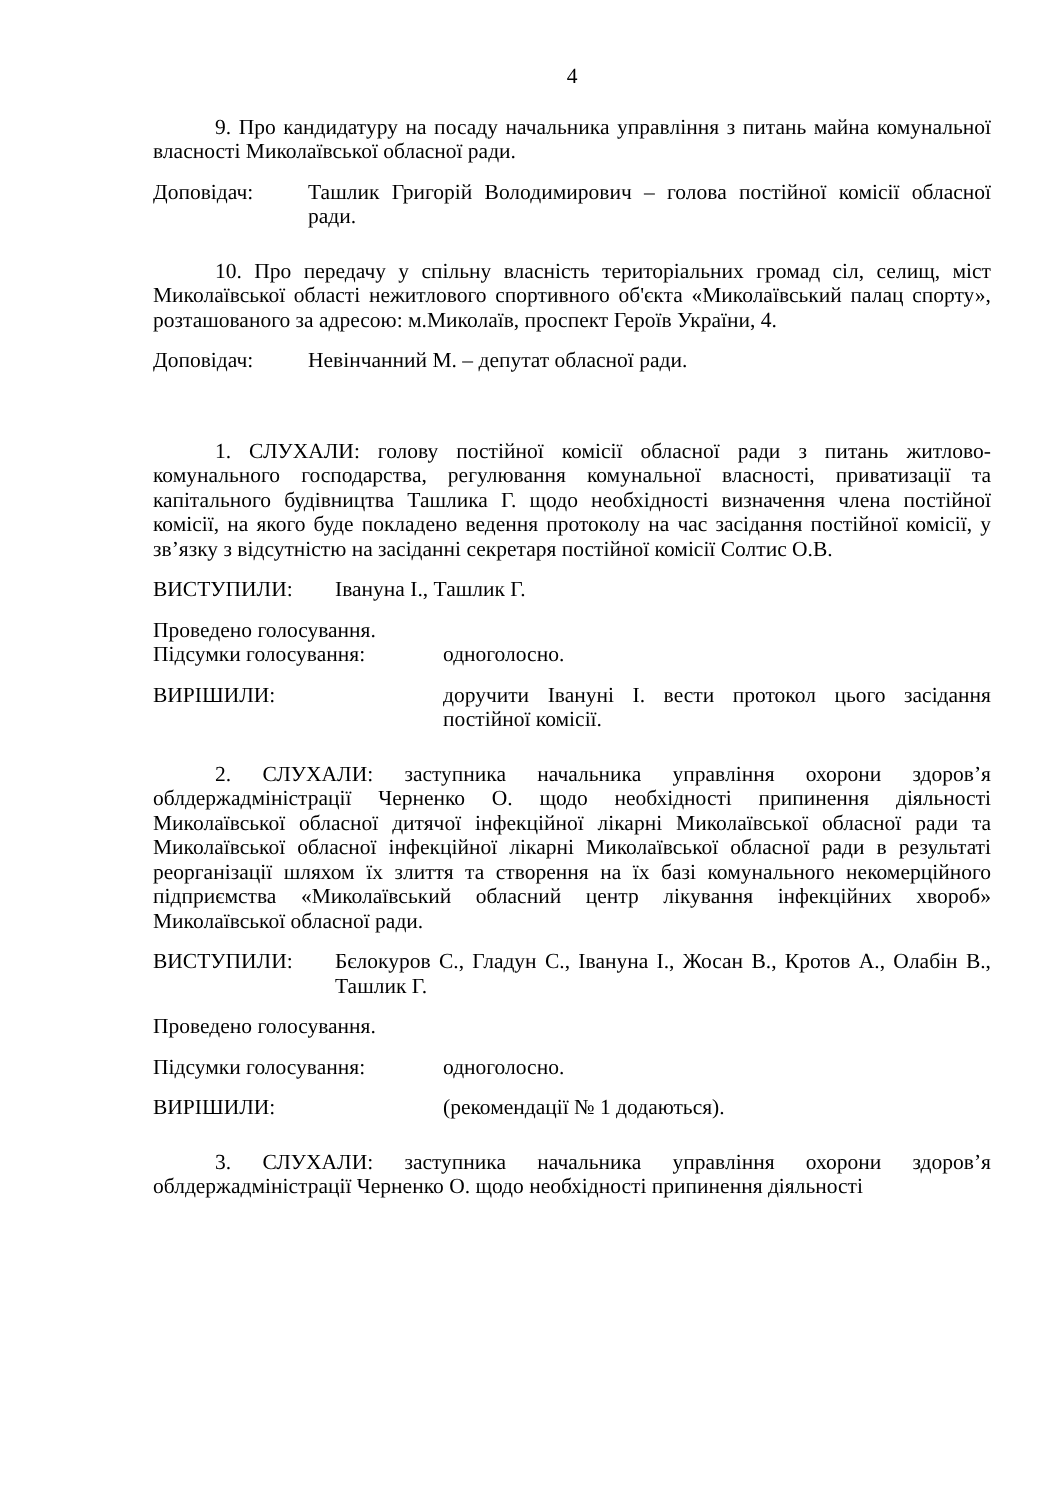4
9. Про кандидатуру на посаду начальника управління з питань майна комунальної власності Миколаївської обласної ради.
Доповідач: Ташлик Григорій Володимирович – голова постійної комісії обласної ради.
10. Про передачу у спільну власність територіальних громад сіл, селищ, міст Миколаївської області нежитлового спортивного об'єкта «Миколаївський палац спорту», розташованого за адресою: м.Миколаїв, проспект Героїв України, 4.
Доповідач: Невінчанний М. – депутат обласної ради.
1. СЛУХАЛИ: голову постійної комісії обласної ради з питань житлово-комунального господарства, регулювання комунальної власності, приватизації та капітального будівництва Ташлика Г. щодо необхідності визначення члена постійної комісії, на якого буде покладено ведення протоколу на час засідання постійної комісії, у зв’язку з відсутністю на засіданні секретаря постійної комісії Солтис О.В.
ВИСТУПИЛИ: Івануна І., Ташлик Г.
Проведено голосування.
Підсумки голосування: одноголосно.
ВИРІШИЛИ: доручити Івануні І. вести протокол цього засідання постійної комісії.
2. СЛУХАЛИ: заступника начальника управління охорони здоров’я облдержадміністрації Черненко О. щодо необхідності припинення діяльності Миколаївської обласної дитячої інфекційної лікарні Миколаївської обласної ради та Миколаївської обласної інфекційної лікарні Миколаївської обласної ради в результаті реорганізації шляхом їх злиття та створення на їх базі комунального некомерційного підприємства «Миколаївський обласний центр лікування інфекційних хвороб» Миколаївської обласної ради.
ВИСТУПИЛИ: Бєлокуров С., Гладун С., Івануна І., Жосан В., Кротов А., Олабін В., Ташлик Г.
Проведено голосування.
Підсумки голосування: одноголосно.
ВИРІШИЛИ: (рекомендації № 1 додаються).
3. СЛУХАЛИ: заступника начальника управління охорони здоров’я облдержадміністрації Черненко О. щодо необхідності припинення діяльності